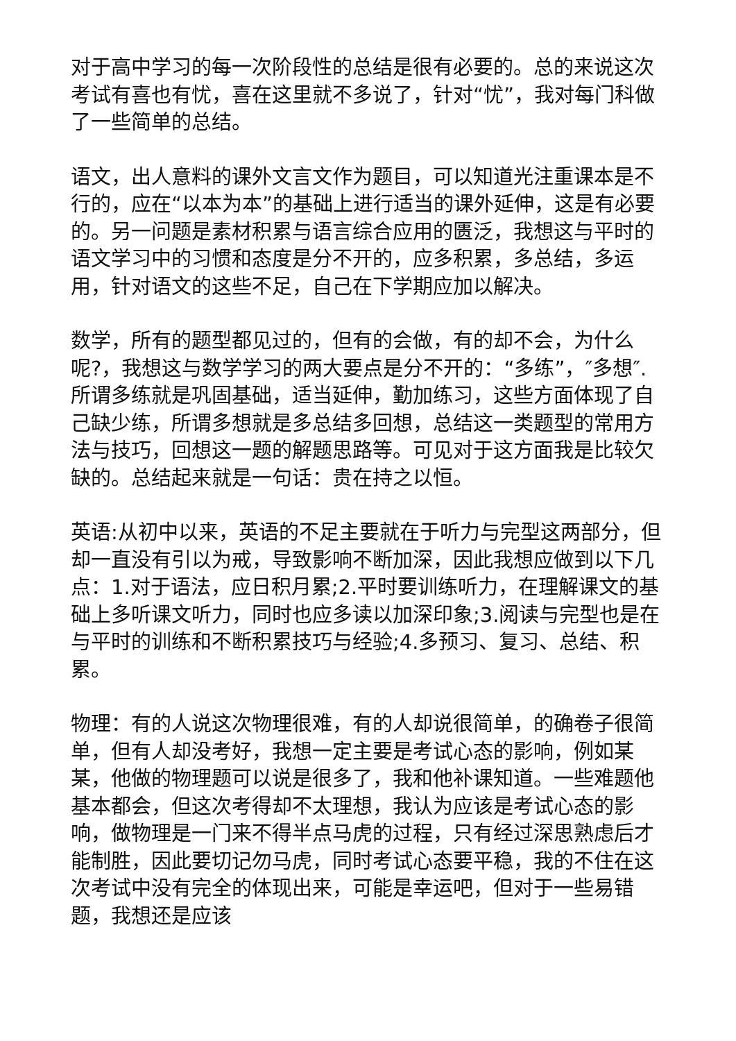对于高中学习的每一次阶段性的总结是很有必要的。总的来说这次考试有喜也有忧，喜在这里就不多说了，针对“忧”，我对每门科做了一些简单的总结。
语文，出人意料的课外文言文作为题目，可以知道光注重课本是不行的，应在“以本为本”的基础上进行适当的课外延伸，这是有必要的。另一问题是素材积累与语言综合应用的匮泛，我想这与平时的语文学习中的习惯和态度是分不开的，应多积累，多总结，多运用，针对语文的这些不足，自己在下学期应加以解决。
数学，所有的题型都见过的，但有的会做，有的却不会，为什么呢?，我想这与数学学习的两大要点是分不开的：“多练”，″多想″.所谓多练就是巩固基础，适当延伸，勤加练习，这些方面体现了自己缺少练，所谓多想就是多总结多回想，总结这一类题型的常用方法与技巧，回想这一题的解题思路等。可见对于这方面我是比较欠缺的。总结起来就是一句话：贵在持之以恒。
英语:从初中以来，英语的不足主要就在于听力与完型这两部分，但却一直没有引以为戒，导致影响不断加深，因此我想应做到以下几点：1.对于语法，应日积月累;2.平时要训练听力，在理解课文的基础上多听课文听力，同时也应多读以加深印象;3.阅读与完型也是在与平时的训练和不断积累技巧与经验;4.多预习、复习、总结、积累。
物理：有的人说这次物理很难，有的人却说很简单，的确卷子很简单，但有人却没考好，我想一定主要是考试心态的影响，例如某某，他做的物理题可以说是很多了，我和他补课知道。一些难题他基本都会，但这次考得却不太理想，我认为应该是考试心态的影响，做物理是一门来不得半点马虎的过程，只有经过深思熟虑后才能制胜，因此要切记勿马虎，同时考试心态要平稳，我的不住在这次考试中没有完全的体现出来，可能是幸运吧，但对于一些易错题，我想还是应该